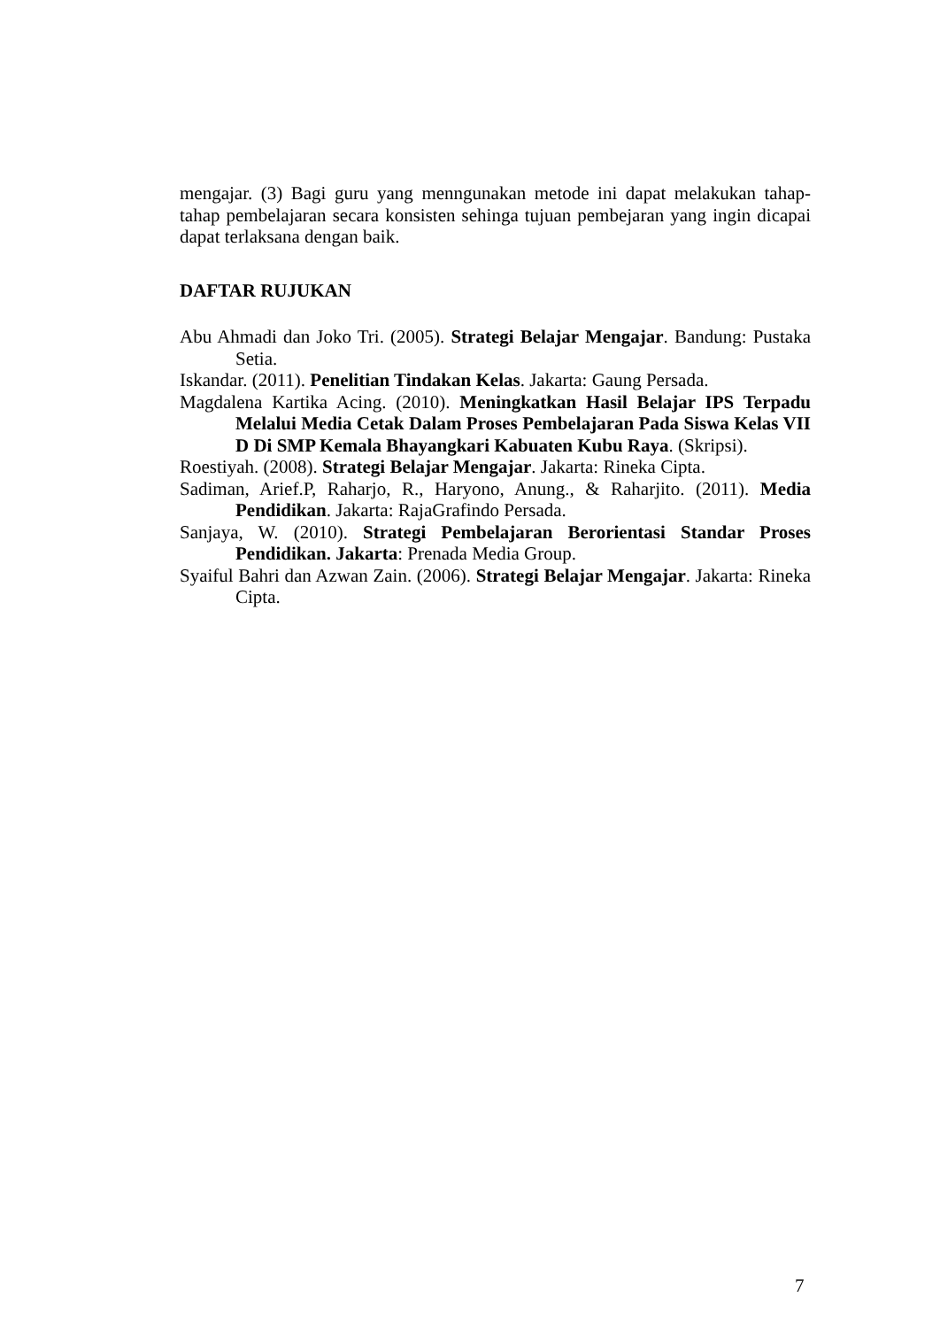mengajar. (3) Bagi guru yang menngunakan metode ini dapat melakukan tahap-tahap pembelajaran secara konsisten sehinga tujuan pembejaran yang ingin dicapai dapat terlaksana dengan baik.
DAFTAR RUJUKAN
Abu Ahmadi dan Joko Tri. (2005). Strategi Belajar Mengajar. Bandung: Pustaka Setia.
Iskandar. (2011). Penelitian Tindakan Kelas. Jakarta: Gaung Persada.
Magdalena Kartika Acing. (2010). Meningkatkan Hasil Belajar IPS Terpadu Melalui Media Cetak Dalam Proses Pembelajaran Pada Siswa Kelas VII D Di SMP Kemala Bhayangkari Kabuaten Kubu Raya. (Skripsi).
Roestiyah. (2008). Strategi Belajar Mengajar. Jakarta: Rineka Cipta.
Sadiman, Arief.P, Raharjo, R., Haryono, Anung., & Raharjito. (2011). Media Pendidikan. Jakarta: RajaGrafindo Persada.
Sanjaya, W. (2010). Strategi Pembelajaran Berorientasi Standar Proses Pendidikan. Jakarta: Prenada Media Group.
Syaiful Bahri dan Azwan Zain. (2006). Strategi Belajar Mengajar. Jakarta: Rineka Cipta.
7